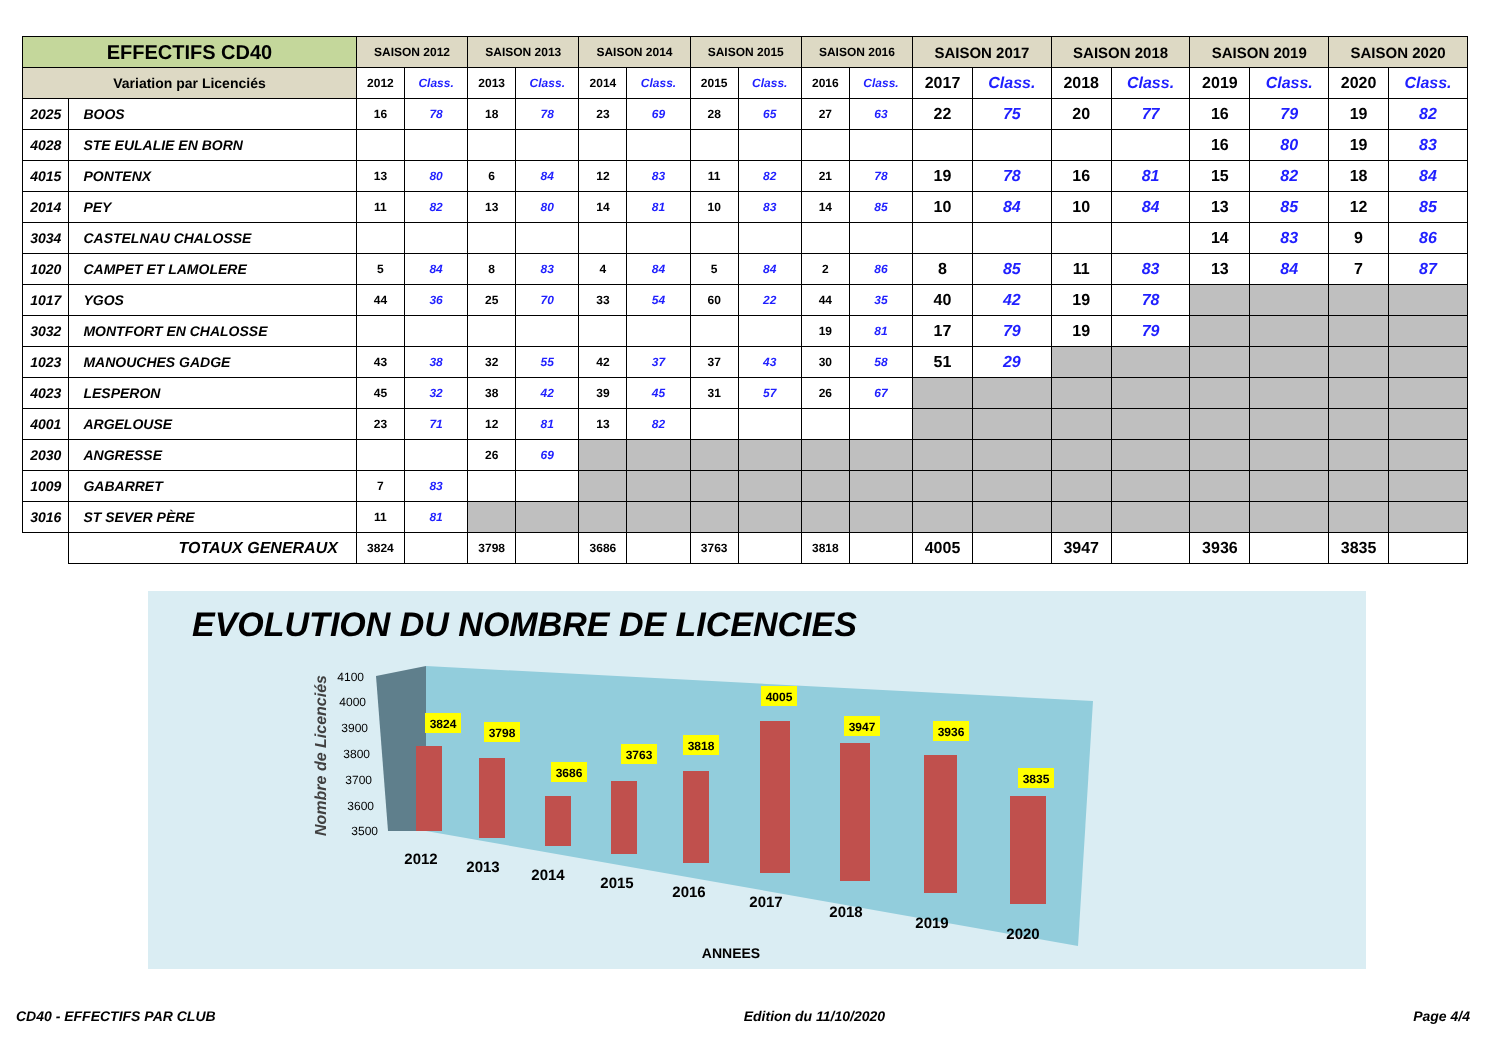| EFFECTIFS CD40 | | SAISON 2012 | | SAISON 2013 | | SAISON 2014 | | SAISON 2015 | | SAISON 2016 | | SAISON 2017 | | SAISON 2018 | | SAISON 2019 | | SAISON 2020 | |
| --- | --- | --- | --- | --- | --- | --- | --- | --- | --- | --- | --- | --- | --- | --- | --- | --- | --- | --- | --- |
| Variation par Licenciés | | 2012 | Class. | 2013 | Class. | 2014 | Class. | 2015 | Class. | 2016 | Class. | 2017 | Class. | 2018 | Class. | 2019 | Class. | 2020 | Class. |
| 2025 | BOOS | 16 | 78 | 18 | 78 | 23 | 69 | 28 | 65 | 27 | 63 | 22 | 75 | 20 | 77 | 16 | 79 | 19 | 82 |
| 4028 | STE EULALIE EN BORN | | | | | | | | | | | | | | | 16 | 80 | 19 | 83 |
| 4015 | PONTENX | 13 | 80 | 6 | 84 | 12 | 83 | 11 | 82 | 21 | 78 | 19 | 78 | 16 | 81 | 15 | 82 | 18 | 84 |
| 2014 | PEY | 11 | 82 | 13 | 80 | 14 | 81 | 10 | 83 | 14 | 85 | 10 | 84 | 10 | 84 | 13 | 85 | 12 | 85 |
| 3034 | CASTELNAU CHALOSSE | | | | | | | | | | | | | | | 14 | 83 | 9 | 86 |
| 1020 | CAMPET ET LAMOLERE | 5 | 84 | 8 | 83 | 4 | 84 | 5 | 84 | 2 | 86 | 8 | 85 | 11 | 83 | 13 | 84 | 7 | 87 |
| 1017 | YGOS | 44 | 36 | 25 | 70 | 33 | 54 | 60 | 22 | 44 | 35 | 40 | 42 | 19 | 78 | | | | |
| 3032 | MONTFORT EN CHALOSSE | | | | | | | | | 19 | 81 | 17 | 79 | 19 | 79 | | | | |
| 1023 | MANOUCHES GADGE | 43 | 38 | 32 | 55 | 42 | 37 | 37 | 43 | 30 | 58 | 51 | 29 | | | | | | |
| 4023 | LESPERON | 45 | 32 | 38 | 42 | 39 | 45 | 31 | 57 | 26 | 67 | | | | | | | | |
| 4001 | ARGELOUSE | 23 | 71 | 12 | 81 | 13 | 82 | | | | | | | | | | | | |
| 2030 | ANGRESSE | | | 26 | 69 | | | | | | | | | | | | | | |
| 1009 | GABARRET | 7 | 83 | | | | | | | | | | | | | | | | |
| 3016 | ST SEVER PÈRE | 11 | 81 | | | | | | | | | | | | | | | | |
| | TOTAUX GENERAUX | 3824 | | 3798 | | 3686 | | 3763 | | 3818 | | 4005 | | 3947 | | 3936 | | 3835 | |
EVOLUTION DU NOMBRE DE LICENCIES
Nombre de Licenciés
4100
4000
3900
3800
3700
3600
3500
3824
3798
3686
3763
3818
4005
3947
3936
3835
2012
2013
2014
2015
2016
2017
2018
2019
2020
ANNEES
CD40 - EFFECTIFS PAR CLUB Edition du 11/10/2020 Page 4/4